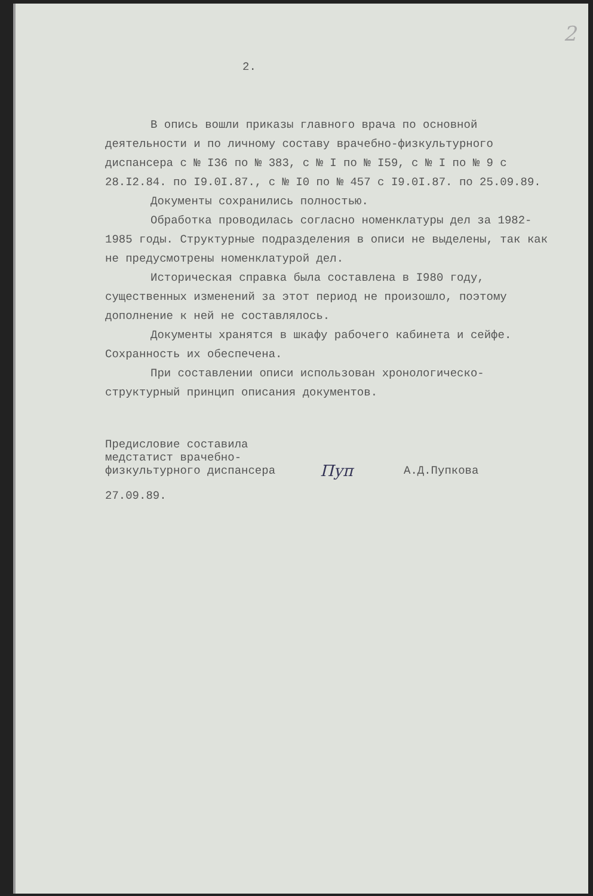2
2.
В опись вошли приказы главного врача по основной деятельности и по личному составу врачебно-физкультурного диспансера с № I36 по № 383, с № I по № I59, с № I по № 9 с 28.I2.84. по I9.0I.87., с № I0 по № 457 с I9.0I.87. по 25.09.89.
Документы сохранились полностью.
Обработка проводилась согласно номенклатуры дел за 1982-1985 годы. Структурные подразделения в описи не выделены, так как не предусмотрены номенклатурой дел.
Историческая справка была составлена в I980 году, существенных изменений за этот период не произошло, поэтому дополнение к ней не составлялось.
Документы хранятся в шкафу рабочего кабинета и сейфе. Сохранность их обеспечена.
При составлении описи использован хронологическо-структурный принцип описания документов.
Предисловие составила медстатист врачебно-физкультурного диспансера
Пуп
А.Д.Пупкова
27.09.89.